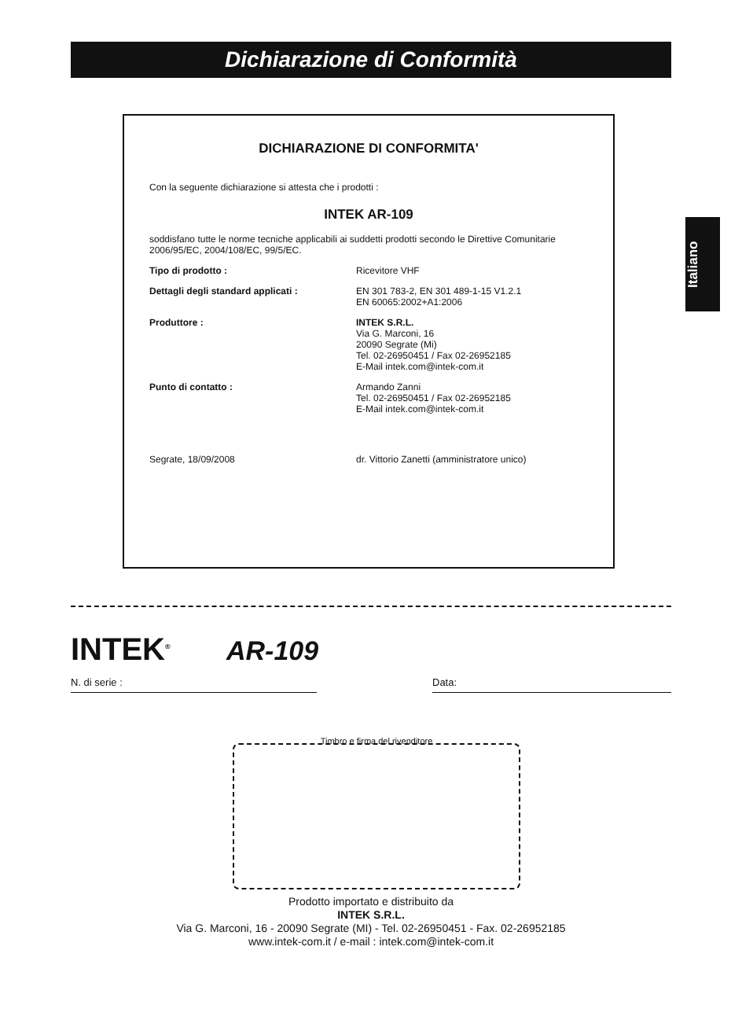Dichiarazione di Conformità
Italiano
DICHIARAZIONE DI CONFORMITA'
Con la seguente dichiarazione si attesta che i prodotti :
INTEK AR-109
soddisfano tutte le norme tecniche applicabili ai suddetti prodotti secondo le Direttive Comunitarie 2006/95/EC, 2004/108/EC, 99/5/EC.
Tipo di prodotto : Ricevitore VHF
Dettagli degli standard applicati : EN 301 783-2, EN 301 489-1-15 V1.2.1
EN 60065:2002+A1:2006
Produttore : INTEK S.R.L.
Via G. Marconi, 16
20090 Segrate (Mi)
Tel. 02-26950451 / Fax 02-26952185
E-Mail intek.com@intek-com.it
Punto di contatto : Armando Zanni
Tel. 02-26950451 / Fax 02-26952185
E-Mail intek.com@intek-com.it
Segrate, 18/09/2008 dr. Vittorio Zanetti (amministratore unico)
INTEK<sup>®</sup> AR-109
N. di serie : Data:
Timbro e firma del rivenditore
Prodotto importato e distribuito da
INTEK S.R.L.
Via G. Marconi, 16 - 20090 Segrate (MI) - Tel. 02-26950451 - Fax. 02-26952185
www.intek-com.it / e-mail : intek.com@intek-com.it